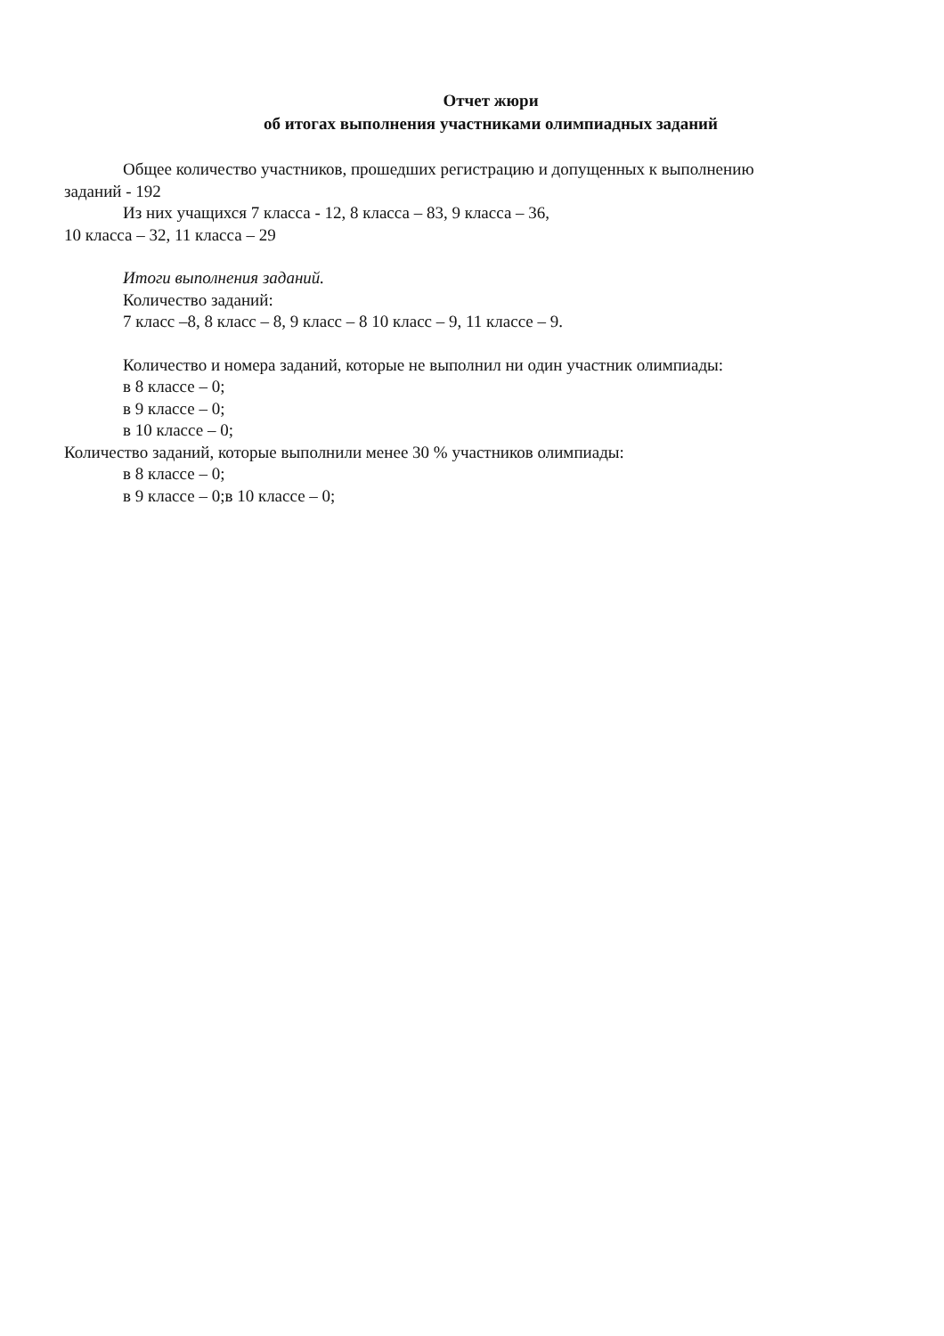Отчет жюри
об итогах выполнения участниками олимпиадных заданий
Общее количество участников, прошедших регистрацию и допущенных к выполнению
заданий - 192
Из них учащихся 7 класса - 12, 8 класса – 83, 9 класса – 36,
10 класса – 32, 11 класса – 29
Итоги выполнения заданий.
Количество заданий:
7 класс –8, 8 класс – 8, 9 класс – 8 10 класс – 9, 11 классе – 9.
Количество и номера заданий, которые не выполнил ни один участник олимпиады:
в 8 классе – 0;
в 9 классе – 0;
в 10 классе – 0;
Количество заданий, которые выполнили менее 30 % участников олимпиады:
в 8 классе – 0;
в 9 классе – 0;в 10 классе – 0;